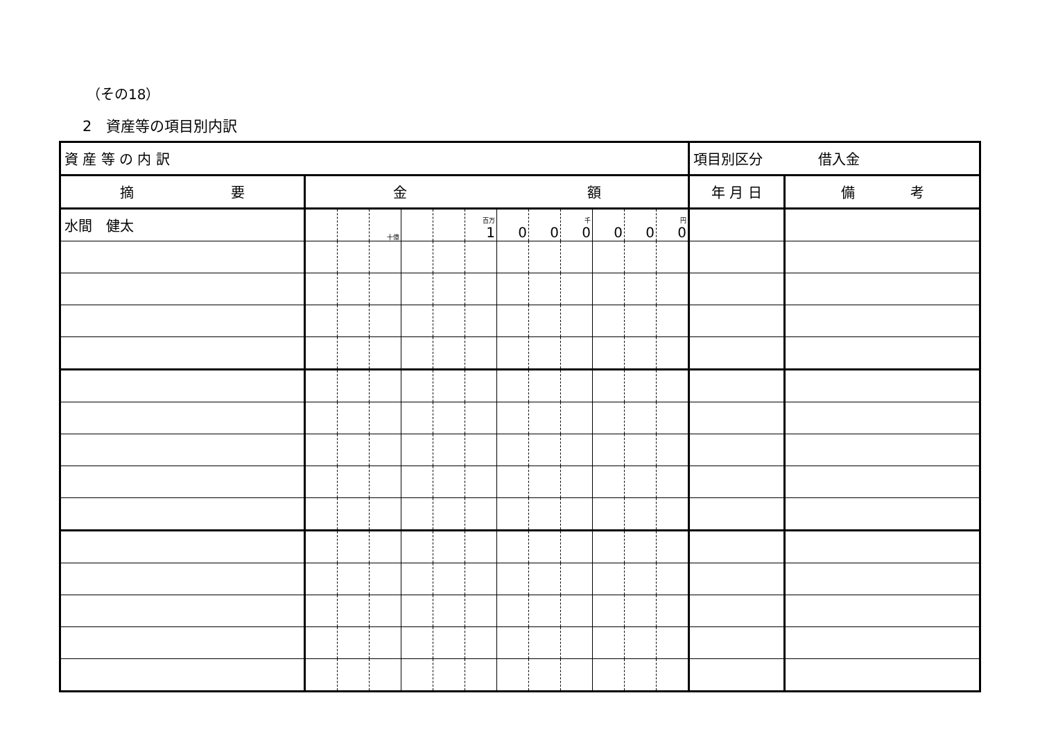（その18）
2　資産等の項目別内訳
| 資 産 等 の 内 訳 | | | | | | | | | | | | | 項目別区分 借入金 | |
| 摘 要 | 金 額 | | | | | | | | | | | | 年 月 日 | 備 考 |
| 水間 健太 | | | 十億 | | | 百万 1 | 0 | 0 | 千 0 | 0 | 0 | 円 0 | | |